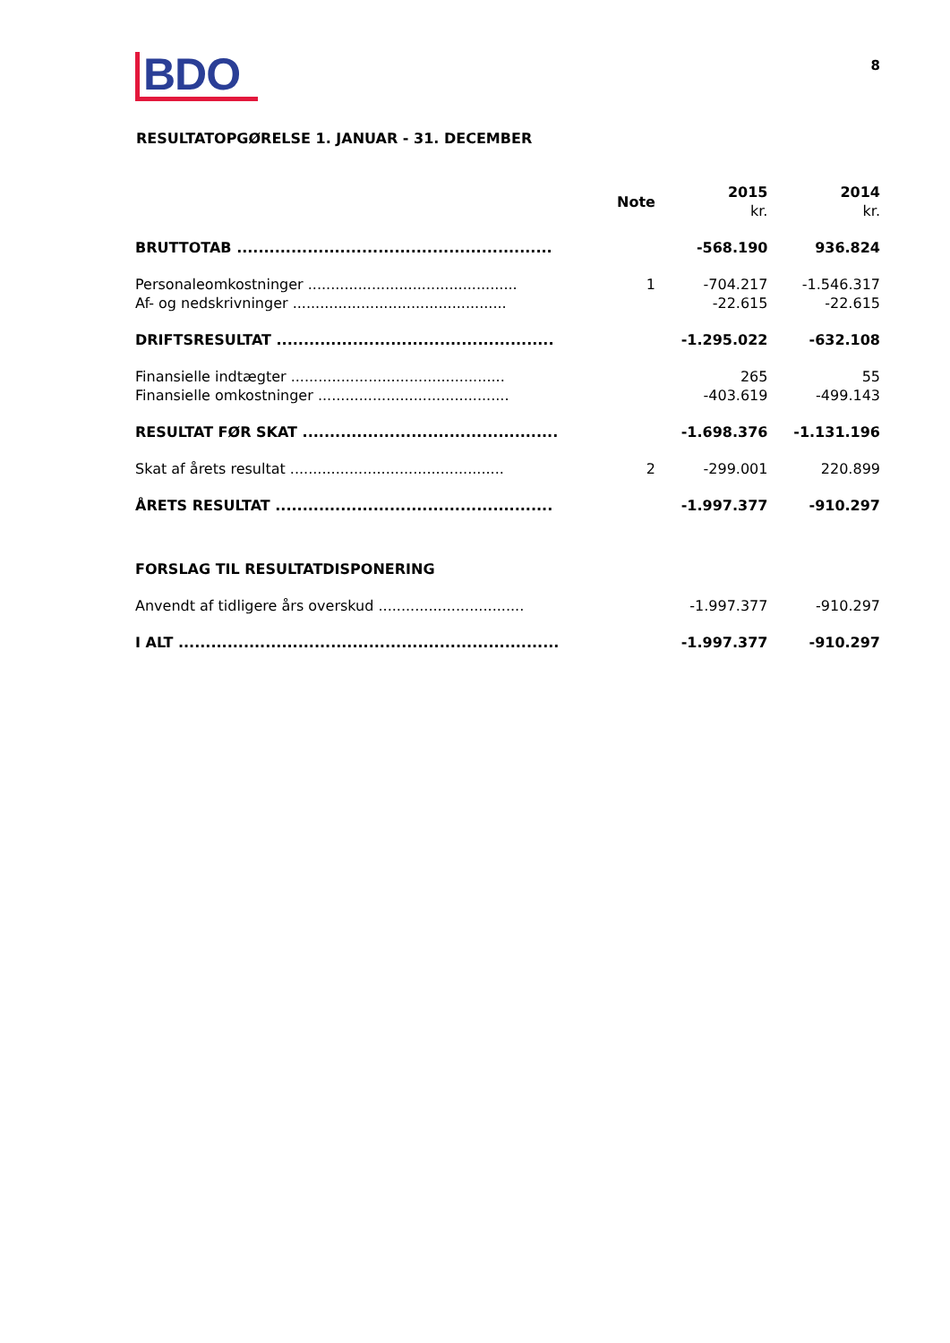BDO
8
RESULTATOPGØRELSE 1. JANUAR - 31. DECEMBER
| | Note | 2015 kr. | 2014 kr. |
| --- | --- | --- | --- |
| BRUTTOTAB .......................................................... | | -568.190 | 936.824 |
| Personaleomkostninger .............................................. | 1 | -704.217 | -1.546.317 |
| Af- og nedskrivninger ............................................... | | -22.615 | -22.615 |
| DRIFTSRESULTAT ................................................... | | -1.295.022 | -632.108 |
| Finansielle indtægter ............................................... | | 265 | 55 |
| Finansielle omkostninger .......................................... | | -403.619 | -499.143 |
| RESULTAT FØR SKAT ............................................... | | -1.698.376 | -1.131.196 |
| Skat af årets resultat ............................................... | 2 | -299.001 | 220.899 |
| ÅRETS RESULTAT ................................................... | | -1.997.377 | -910.297 |
| FORSLAG TIL RESULTATDISPONERING | | | |
| Anvendt af tidligere års overskud ................................ | | -1.997.377 | -910.297 |
| I ALT ...................................................................... | | -1.997.377 | -910.297 |